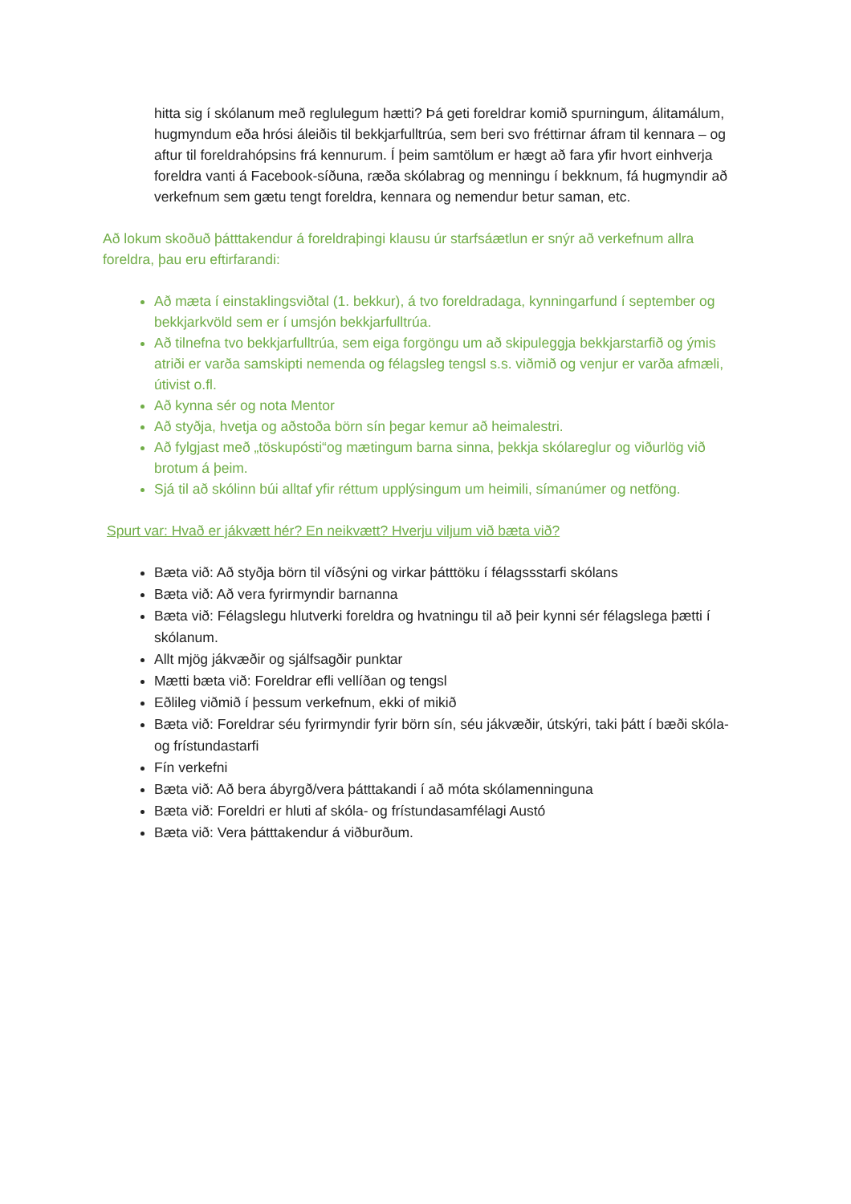hitta sig í skólanum með reglulegum hætti? Þá geti foreldrar komið spurningum, álitamálum, hugmyndum eða hrósi áleiðis til bekkjarfulltrúa, sem beri svo fréttirnar áfram til kennara – og aftur til foreldrahópsins frá kennurum. Í þeim samtölum er hægt að fara yfir hvort einhverja foreldra vanti á Facebook-síðuna, ræða skólabrag og menningu í bekknum, fá hugmyndir að verkefnum sem gætu tengt foreldra, kennara og nemendur betur saman, etc.
Að lokum skoðuð þátttakendur á foreldraþingi klausu úr starfsáætlun er snýr að verkefnum allra foreldra, þau eru eftirfarandi:
Að mæta í einstaklingsviðtal (1. bekkur), á tvo foreldradaga, kynningarfund í september og bekkjarkvöld sem er í umsjón bekkjarfulltrúa.
Að tilnefna tvo bekkjarfulltrúa, sem eiga forgöngu um að skipuleggja bekkjarstarfið og ýmis atriði er varða samskipti nemenda og félagsleg tengsl s.s. viðmið og venjur er varða afmæli, útivist o.fl.
Að kynna sér og nota Mentor
Að styðja, hvetja og aðstoða börn sín þegar kemur að heimalestri.
Að fylgjast með „töskupósti“og mætingum barna sinna, þekkja skólareglur og viðurlög við brotum á þeim.
Sjá til að skólinn búi alltaf yfir réttum upplýsingum um heimili, símanúmer og netföng.
Spurt var: Hvað er jákvætt hér? En neikvætt? Hverju viljum við bæta við?
Bæta við: Að styðja börn til víðsýni og virkar þátttöku í félagssstarfi skólans
Bæta við: Að vera fyrirmyndir barnanna
Bæta við: Félagslegu hlutverki foreldra og hvatningu til að þeir kynni sér félagslega þætti í skólanum.
Allt mjög jákvæðir og sjálfsagðir punktar
Mætti bæta við: Foreldrar efli vellíðan og tengsl
Eðlileg viðmið í þessum verkefnum, ekki of mikið
Bæta við: Foreldrar séu fyrirmyndir fyrir börn sín, séu jákvæðir, útskýri, taki þátt í bæði skóla- og frístundastarfi
Fín verkefni
Bæta við: Að bera ábyrgð/vera þátttakandi í að móta skólamenninguna
Bæta við: Foreldri er hluti af skóla- og frístundasamfélagi Austó
Bæta við: Vera þátttakendur á viðburðum.